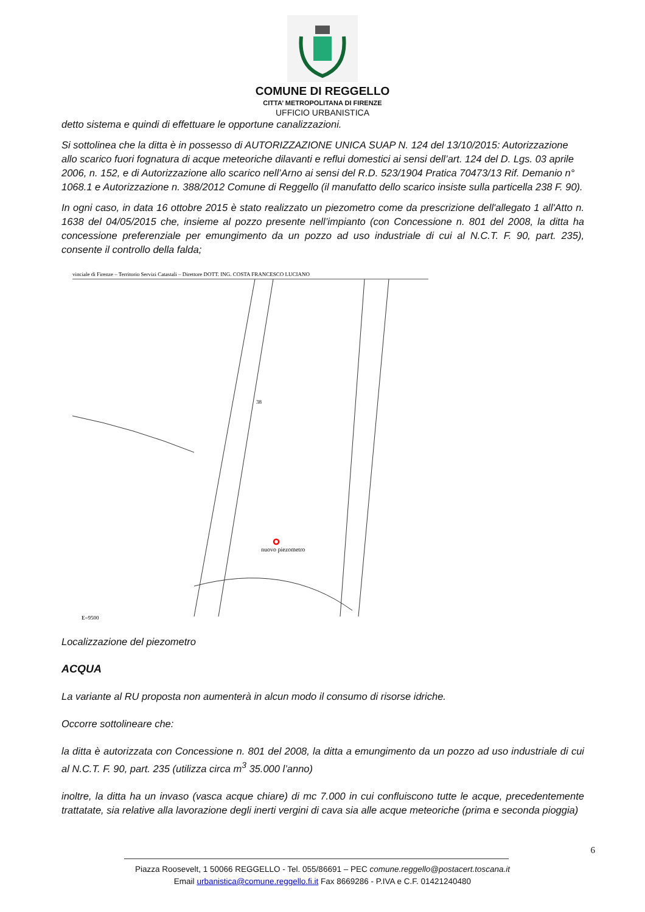COMUNE DI REGGELLO
CITTA’ METROPOLITANA DI FIRENZE
UFFICIO URBANISTICA
detto sistema e quindi di effettuare le opportune canalizzazioni.
Si sottolinea che la ditta è in possesso di AUTORIZZAZIONE UNICA SUAP N. 124 del 13/10/2015: Autorizzazione allo scarico fuori fognatura di acque meteoriche dilavanti e reflui domestici ai sensi dell’art. 124 del D. Lgs. 03 aprile 2006, n. 152, e di Autorizzazione allo scarico nell’Arno ai sensi del R.D. 523/1904 Pratica 70473/13 Rif. Demanio n° 1068.1 e Autorizzazione n. 388/2012 Comune di Reggello (il manufatto dello scarico insiste sulla particella 238 F. 90).
In ogni caso, in data 16 ottobre 2015 è stato realizzato un piezometro come da prescrizione dell'allegato 1 all'Atto n. 1638 del 04/05/2015 che, insieme al pozzo presente nell’impianto (con Concessione n. 801 del 2008, la ditta ha concessione preferenziale per emungimento da un pozzo ad uso industriale di cui al N.C.T. F. 90, part. 235), consente il controllo della falda;
vinciale di Firenze – Territorio Servizi Catastali – Direttore DOTT. ING. COSTA FRANCESCO LUCIANO
nuovo piezometro
38
E=9500
Localizzazione del piezometro
ACQUA
La variante al RU proposta non aumenterà in alcun modo il consumo di risorse idriche.
Occorre sottolineare che:
la ditta è autorizzata con Concessione n. 801 del 2008, la ditta a emungimento da un pozzo ad uso industriale di cui al N.C.T. F. 90, part. 235 (utilizza circa m<sup>3</sup> 35.000 l’anno)
inoltre, la ditta ha un invaso (vasca acque chiare) di mc 7.000 in cui confluiscono tutte le acque, precedentemente trattatate, sia relative alla lavorazione degli inerti vergini di cava sia alle acque meteoriche (prima e seconda pioggia)
6
Piazza Roosevelt, 1 50066 REGGELLO - Tel. 055/86691 – PEC comune.reggello@postacert.toscana.it
Email urbanistica@comune.reggello.fi.it Fax 8669286 - P.IVA e C.F. 01421240480